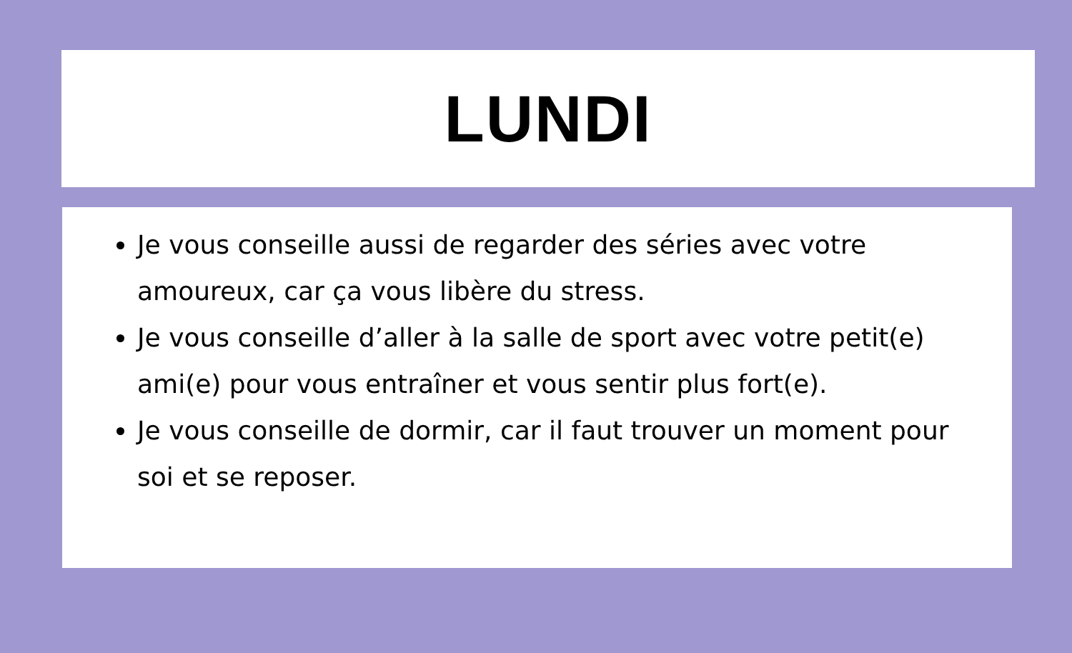LUNDI
Je vous conseille aussi de regarder des séries avec votre amoureux, car ça vous libère du stress.
Je vous conseille d’aller à la salle de sport avec votre petit(e) ami(e) pour vous entraîner et vous sentir plus fort(e).
Je vous conseille de dormir, car il faut trouver un moment pour soi et se reposer.